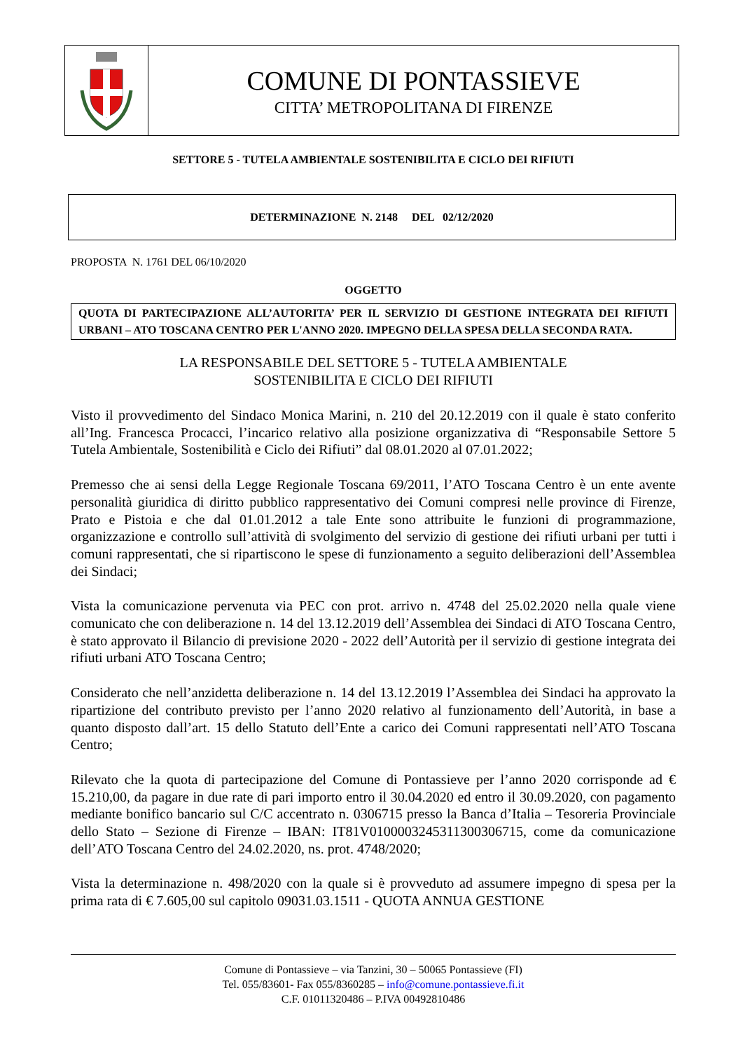COMUNE DI PONTASSIEVE
CITTA’ METROPOLITANA DI FIRENZE
SETTORE 5 - TUTELA AMBIENTALE SOSTENIBILITA E CICLO DEI RIFIUTI
DETERMINAZIONE N. 2148 DEL 02/12/2020
PROPOSTA N. 1761 DEL 06/10/2020
OGGETTO
QUOTA DI PARTECIPAZIONE ALL’AUTORITA’ PER IL SERVIZIO DI GESTIONE INTEGRATA DEI RIFIUTI URBANI – ATO TOSCANA CENTRO PER L'ANNO 2020. IMPEGNO DELLA SPESA DELLA SECONDA RATA.
LA RESPONSABILE DEL SETTORE 5 - TUTELA AMBIENTALE
SOSTENIBILITA E CICLO DEI RIFIUTI
Visto il provvedimento del Sindaco Monica Marini, n. 210 del 20.12.2019 con il quale è stato conferito all’Ing. Francesca Procacci, l’incarico relativo alla posizione organizzativa di “Responsabile Settore 5 Tutela Ambientale, Sostenibilità e Ciclo dei Rifiuti” dal 08.01.2020 al 07.01.2022;
Premesso che ai sensi della Legge Regionale Toscana 69/2011, l’ATO Toscana Centro è un ente avente personalità giuridica di diritto pubblico rappresentativo dei Comuni compresi nelle province di Firenze, Prato e Pistoia e che dal 01.01.2012 a tale Ente sono attribuite le funzioni di programmazione, organizzazione e controllo sull’attività di svolgimento del servizio di gestione dei rifiuti urbani per tutti i comuni rappresentati, che si ripartiscono le spese di funzionamento a seguito deliberazioni dell’Assemblea dei Sindaci;
Vista la comunicazione pervenuta via PEC con prot. arrivo n. 4748 del 25.02.2020 nella quale viene comunicato che con deliberazione n. 14 del 13.12.2019 dell’Assemblea dei Sindaci di ATO Toscana Centro, è stato approvato il Bilancio di previsione 2020 - 2022 dell’Autorità per il servizio di gestione integrata dei rifiuti urbani ATO Toscana Centro;
Considerato che nell’anzidetta deliberazione n. 14 del 13.12.2019 l’Assemblea dei Sindaci ha approvato la ripartizione del contributo previsto per l’anno 2020 relativo al funzionamento dell’Autorità, in base a quanto disposto dall’art. 15 dello Statuto dell’Ente a carico dei Comuni rappresentati nell’ATO Toscana Centro;
Rilevato che la quota di partecipazione del Comune di Pontassieve per l’anno 2020 corrisponde ad € 15.210,00, da pagare in due rate di pari importo entro il 30.04.2020 ed entro il 30.09.2020, con pagamento mediante bonifico bancario sul C/C accentrato n. 0306715 presso la Banca d’Italia – Tesoreria Provinciale dello Stato – Sezione di Firenze – IBAN: IT81V0100003245311300306715, come da comunicazione dell’ATO Toscana Centro del 24.02.2020, ns. prot. 4748/2020;
Vista la determinazione n. 498/2020 con la quale si è provveduto ad assumere impegno di spesa per la prima rata di € 7.605,00 sul capitolo 09031.03.1511 - QUOTA ANNUA GESTIONE
Comune di Pontassieve – via Tanzini, 30 – 50065 Pontassieve (FI)
Tel. 055/83601- Fax 055/8360285 – info@comune.pontassieve.fi.it
C.F. 01011320486 – P.IVA 00492810486